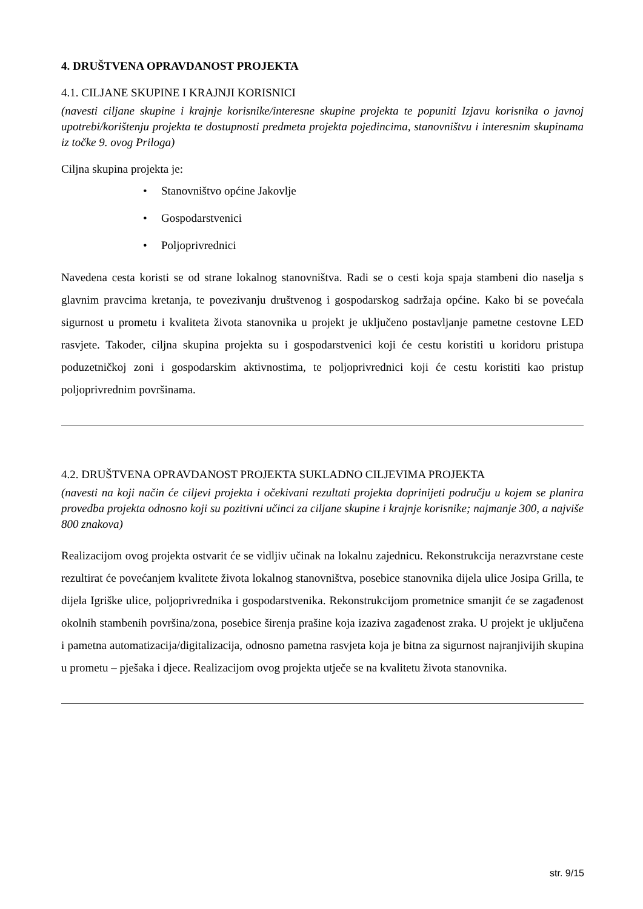4. DRUŠTVENA OPRAVDANOST PROJEKTA
4.1. CILJANE SKUPINE I KRAJNJI KORISNICI
(navesti ciljane skupine i krajnje korisnike/interesne skupine projekta te popuniti Izjavu korisnika o javnoj upotrebi/korištenju projekta te dostupnosti predmeta projekta pojedincima, stanovništvu i interesnim skupinama iz točke 9. ovog Priloga)
Ciljna skupina projekta je:
• Stanovništvo općine Jakovlje
• Gospodarstvenici
• Poljoprivrednici
Navedena cesta koristi se od strane lokalnog stanovništva. Radi se o cesti koja spaja stambeni dio naselja s glavnim pravcima kretanja, te povezivanju društvenog i gospodarskog sadržaja općine. Kako bi se povećala sigurnost u prometu i kvaliteta života stanovnika u projekt je uključeno postavljanje pametne cestovne LED rasvjete. Također, ciljna skupina projekta su i gospodarstvenici koji će cestu koristiti u koridoru pristupa poduzetničkoj zoni i gospodarskim aktivnostima, te poljoprivrednici koji će cestu koristiti kao pristup poljoprivrednim površinama.
4.2. DRUŠTVENA OPRAVDANOST PROJEKTA SUKLADNO CILJEVIMA PROJEKTA
(navesti na koji način će ciljevi projekta i očekivani rezultati projekta doprinijeti području u kojem se planira provedba projekta odnosno koji su pozitivni učinci za ciljane skupine i krajnje korisnike; najmanje 300, a najviše 800 znakova)
Realizacijom ovog projekta ostvarit će se vidljiv učinak na lokalnu zajednicu. Rekonstrukcija nerazvrstane ceste rezultirat će povećanjem kvalitete života lokalnog stanovništva, posebice stanovnika dijela ulice Josipa Grilla, te dijela Igriške ulice, poljoprivrednika i gospodarstvenika. Rekonstrukcijom prometnice smanjit će se zagađenost okolnih stambenih površina/zona, posebice širenja prašine koja izaziva zagađenost zraka. U projekt je uključena i pametna automatizacija/digitalizacija, odnosno pametna rasvjeta koja je bitna za sigurnost najranjivijih skupina u prometu – pješaka i djece. Realizacijom ovog projekta utječe se na kvalitetu života stanovnika.
str. 9/15